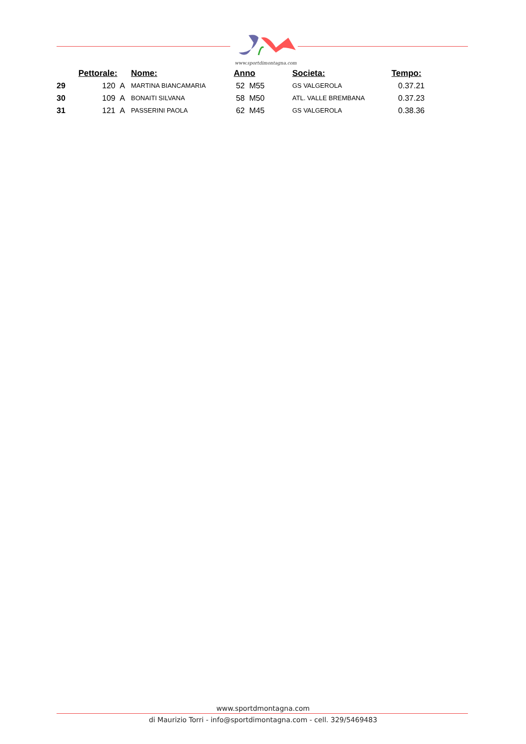www.sportdimontagna.com
| | Pettorale: | Nome: | Anno | Societa: | Tempo: |
| --- | --- | --- | --- | --- | --- |
| 29 | 120 A | MARTINA BIANCAMARIA | 52 M55 | GS VALGEROLA | 0.37.21 |
| 30 | 109 A | BONAITI SILVANA | 58 M50 | ATL. VALLE BREMBANA | 0.37.23 |
| 31 | 121 A | PASSERINI PAOLA | 62 M45 | GS VALGEROLA | 0.38.36 |
www.sportdmontagna.com
di Maurizio Torri - info@sportdimontagna.com - cell. 329/5469483